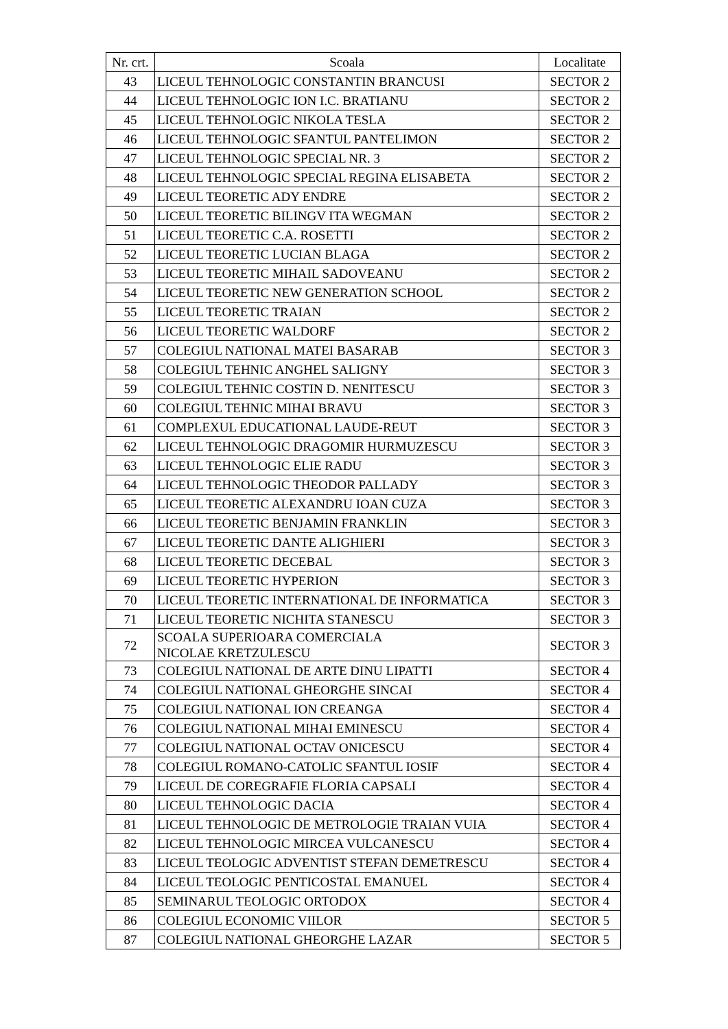| Nr. crt. | Scoala | Localitate |
| --- | --- | --- |
| 43 | LICEUL TEHNOLOGIC CONSTANTIN BRANCUSI | SECTOR 2 |
| 44 | LICEUL TEHNOLOGIC ION I.C. BRATIANU | SECTOR 2 |
| 45 | LICEUL TEHNOLOGIC NIKOLA TESLA | SECTOR 2 |
| 46 | LICEUL TEHNOLOGIC SFANTUL PANTELIMON | SECTOR 2 |
| 47 | LICEUL TEHNOLOGIC SPECIAL NR. 3 | SECTOR 2 |
| 48 | LICEUL TEHNOLOGIC SPECIAL REGINA ELISABETA | SECTOR 2 |
| 49 | LICEUL TEORETIC ADY ENDRE | SECTOR 2 |
| 50 | LICEUL TEORETIC BILINGV ITA WEGMAN | SECTOR 2 |
| 51 | LICEUL TEORETIC C.A. ROSETTI | SECTOR 2 |
| 52 | LICEUL TEORETIC LUCIAN BLAGA | SECTOR 2 |
| 53 | LICEUL TEORETIC MIHAIL SADOVEANU | SECTOR 2 |
| 54 | LICEUL TEORETIC NEW GENERATION SCHOOL | SECTOR 2 |
| 55 | LICEUL TEORETIC TRAIAN | SECTOR 2 |
| 56 | LICEUL TEORETIC WALDORF | SECTOR 2 |
| 57 | COLEGIUL NATIONAL MATEI BASARAB | SECTOR 3 |
| 58 | COLEGIUL TEHNIC ANGHEL SALIGNY | SECTOR 3 |
| 59 | COLEGIUL TEHNIC COSTIN D. NENITESCU | SECTOR 3 |
| 60 | COLEGIUL TEHNIC MIHAI BRAVU | SECTOR 3 |
| 61 | COMPLEXUL EDUCATIONAL LAUDE-REUT | SECTOR 3 |
| 62 | LICEUL TEHNOLOGIC DRAGOMIR HURMUZESCU | SECTOR 3 |
| 63 | LICEUL TEHNOLOGIC ELIE RADU | SECTOR 3 |
| 64 | LICEUL TEHNOLOGIC THEODOR PALLADY | SECTOR 3 |
| 65 | LICEUL TEORETIC ALEXANDRU IOAN CUZA | SECTOR 3 |
| 66 | LICEUL TEORETIC BENJAMIN FRANKLIN | SECTOR 3 |
| 67 | LICEUL TEORETIC DANTE ALIGHIERI | SECTOR 3 |
| 68 | LICEUL TEORETIC DECEBAL | SECTOR 3 |
| 69 | LICEUL TEORETIC HYPERION | SECTOR 3 |
| 70 | LICEUL TEORETIC INTERNATIONAL DE INFORMATICA | SECTOR 3 |
| 71 | LICEUL TEORETIC NICHITA STANESCU | SECTOR 3 |
| 72 | SCOALA SUPERIOARA COMERCIALA NICOLAE KRETZULESCU | SECTOR 3 |
| 73 | COLEGIUL NATIONAL DE ARTE DINU LIPATTI | SECTOR 4 |
| 74 | COLEGIUL NATIONAL GHEORGHE SINCAI | SECTOR 4 |
| 75 | COLEGIUL NATIONAL ION CREANGA | SECTOR 4 |
| 76 | COLEGIUL NATIONAL MIHAI EMINESCU | SECTOR 4 |
| 77 | COLEGIUL NATIONAL OCTAV ONICESCU | SECTOR 4 |
| 78 | COLEGIUL ROMANO-CATOLIC SFANTUL IOSIF | SECTOR 4 |
| 79 | LICEUL DE COREGRAFIE FLORIA CAPSALI | SECTOR 4 |
| 80 | LICEUL TEHNOLOGIC DACIA | SECTOR 4 |
| 81 | LICEUL TEHNOLOGIC DE METROLOGIE TRAIAN VUIA | SECTOR 4 |
| 82 | LICEUL TEHNOLOGIC MIRCEA VULCANESCU | SECTOR 4 |
| 83 | LICEUL TEOLOGIC ADVENTIST STEFAN DEMETRESCU | SECTOR 4 |
| 84 | LICEUL TEOLOGIC PENTICOSTAL EMANUEL | SECTOR 4 |
| 85 | SEMINARUL TEOLOGIC ORTODOX | SECTOR 4 |
| 86 | COLEGIUL ECONOMIC VIILOR | SECTOR 5 |
| 87 | COLEGIUL NATIONAL GHEORGHE LAZAR | SECTOR 5 |